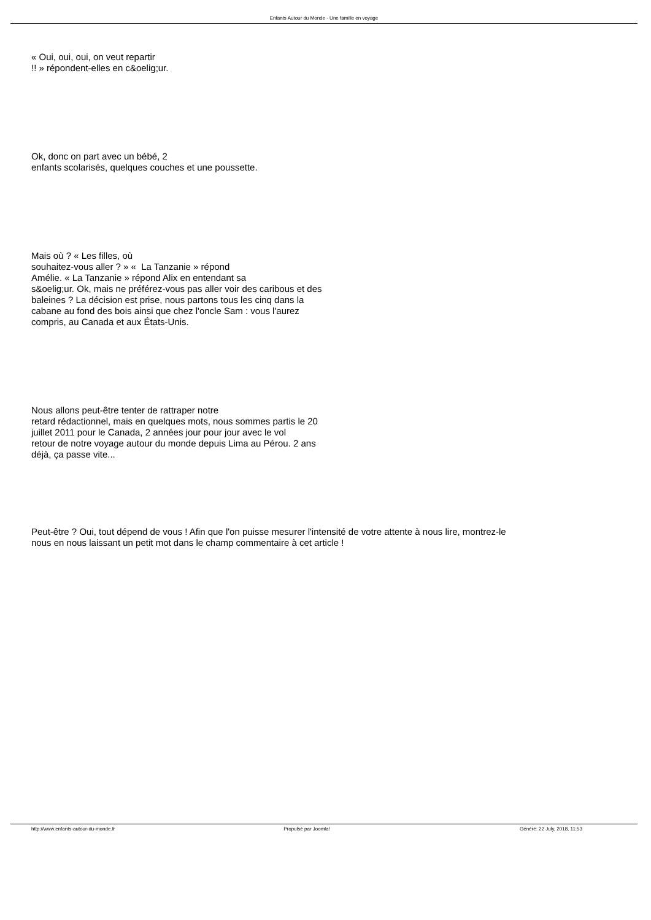Enfants Autour du Monde - Une famille en voyage
« Oui, oui, oui, on veut repartir
!! » répondent-elles en c&oelig;ur.
Ok, donc on part avec un bébé, 2
enfants scolarisés, quelques couches et une poussette.
Mais où ? « Les filles, où
souhaitez-vous aller ? » « La Tanzanie » répond
Amélie. « La Tanzanie » répond Alix en entendant sa
s&oelig;ur. Ok, mais ne préférez-vous pas aller voir des caribous et des
baleines ? La décision est prise, nous partons tous les cinq dans la
cabane au fond des bois ainsi que chez l'oncle Sam : vous l'aurez
compris, au Canada et aux États-Unis.
Nous allons peut-être tenter de rattraper notre
retard rédactionnel, mais en quelques mots, nous sommes partis le 20
juillet 2011 pour le Canada, 2 années jour pour jour avec le vol
retour de notre voyage autour du monde depuis Lima au Pérou. 2 ans
déjà, ça passe vite...
Peut-être ? Oui, tout dépend de vous ! Afin que l'on puisse mesurer l'intensité de votre attente à nous lire, montrez-le
nous en nous laissant un petit mot dans le champ commentaire à cet article !
http://www.enfants-autour-du-monde.fr Propulsé par Joomla! Généré: 22 July, 2018, 11:53